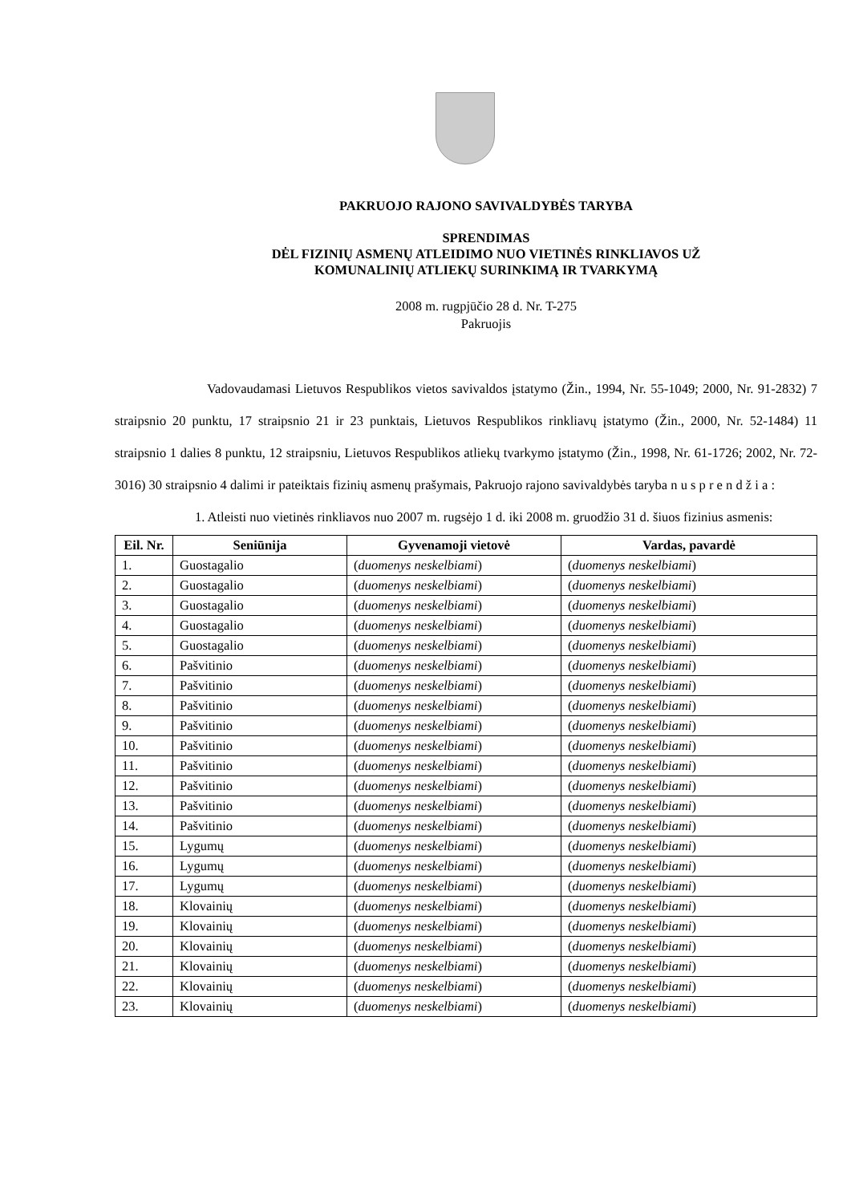PAKRUOJO RAJONO SAVIVALDYBĖS TARYBA
SPRENDIMAS
DĖL FIZINIŲ ASMENŲ ATLEIDIMO NUO VIETINĖS RINKLIAVOS UŽ
KOMUNALINIŲ ATLIEKŲ SURINKIMĄ IR TVARKYMĄ
2008 m. rugpjūčio 28 d. Nr. T-275
Pakruojis
Vadovaudamasi Lietuvos Respublikos vietos savivaldos įstatymo (Žin., 1994, Nr. 55-1049; 2000, Nr. 91-2832) 7 straipsnio 20 punktu, 17 straipsnio 21 ir 23 punktais, Lietuvos Respublikos rinkliavų įstatymo (Žin., 2000, Nr. 52-1484) 11 straipsnio 1 dalies 8 punktu, 12 straipsniu, Lietuvos Respublikos atliekų tvarkymo įstatymo (Žin., 1998, Nr. 61-1726; 2002, Nr. 72-3016) 30 straipsnio 4 dalimi ir pateiktais fizinių asmenų prašymais, Pakruojo rajono savivaldybės taryba n u s p r e n d ž i a :
1. Atleisti nuo vietinės rinkliavos nuo 2007 m. rugsėjo 1 d. iki 2008 m. gruodžio 31 d. šiuos fizinius asmenis:
| Eil. Nr. | Seniūnija | Gyvenamoji vietovė | Vardas, pavardė |
| --- | --- | --- | --- |
| 1. | Guostagalio | ( duomenys neskelbiami ) | ( duomenys neskelbiami ) |
| 2. | Guostagalio | ( duomenys neskelbiami ) | ( duomenys neskelbiami ) |
| 3. | Guostagalio | ( duomenys neskelbiami ) | ( duomenys neskelbiami ) |
| 4. | Guostagalio | ( duomenys neskelbiami ) | ( duomenys neskelbiami ) |
| 5. | Guostagalio | ( duomenys neskelbiami ) | ( duomenys neskelbiami ) |
| 6. | Pašvitinio | ( duomenys neskelbiami ) | ( duomenys neskelbiami ) |
| 7. | Pašvitinio | ( duomenys neskelbiami ) | ( duomenys neskelbiami ) |
| 8. | Pašvitinio | ( duomenys neskelbiami ) | ( duomenys neskelbiami ) |
| 9. | Pašvitinio | ( duomenys neskelbiami ) | ( duomenys neskelbiami ) |
| 10. | Pašvitinio | ( duomenys neskelbiami ) | ( duomenys neskelbiami ) |
| 11. | Pašvitinio | ( duomenys neskelbiami ) | ( duomenys neskelbiami ) |
| 12. | Pašvitinio | ( duomenys neskelbiami ) | ( duomenys neskelbiami ) |
| 13. | Pašvitinio | ( duomenys neskelbiami ) | ( duomenys neskelbiami ) |
| 14. | Pašvitinio | ( duomenys neskelbiami ) | ( duomenys neskelbiami ) |
| 15. | Lygumų | ( duomenys neskelbiami ) | ( duomenys neskelbiami ) |
| 16. | Lygumų | ( duomenys neskelbiami ) | ( duomenys neskelbiami ) |
| 17. | Lygumų | ( duomenys neskelbiami ) | ( duomenys neskelbiami ) |
| 18. | Klovainių | ( duomenys neskelbiami ) | ( duomenys neskelbiami ) |
| 19. | Klovainių | ( duomenys neskelbiami ) | ( duomenys neskelbiami ) |
| 20. | Klovainių | ( duomenys neskelbiami ) | ( duomenys neskelbiami ) |
| 21. | Klovainių | ( duomenys neskelbiami ) | ( duomenys neskelbiami ) |
| 22. | Klovainių | ( duomenys neskelbiami ) | ( duomenys neskelbiami ) |
| 23. | Klovainių | ( duomenys neskelbiami ) | ( duomenys neskelbiami ) |